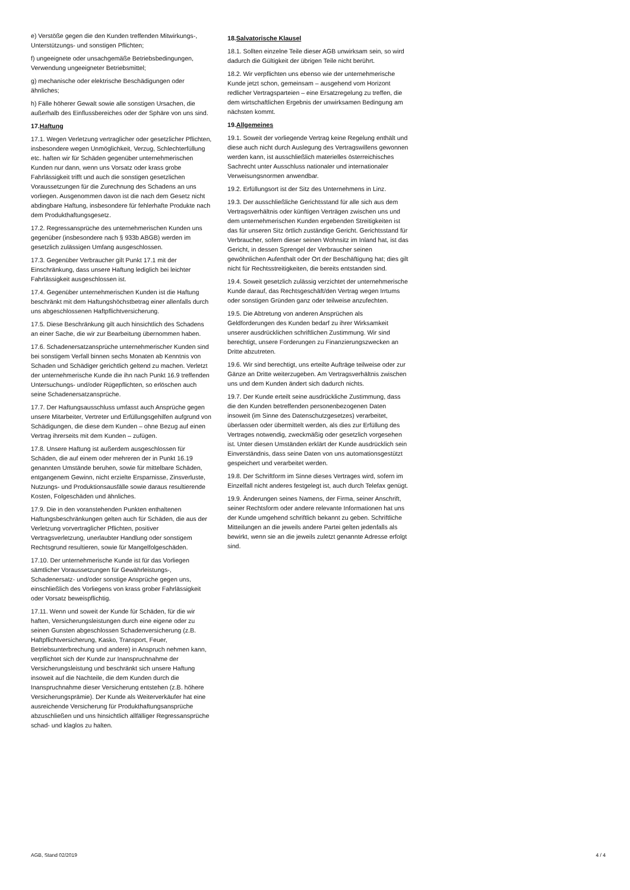e) Verstöße gegen die den Kunden treffenden Mitwirkungs-, Unterstützungs- und sonstigen Pflichten;
f) ungeeignete oder unsachgemäße Betriebsbedingungen, Verwendung ungeeigneter Betriebsmittel;
g) mechanische oder elektrische Beschädigungen oder ähnliches;
h) Fälle höherer Gewalt sowie alle sonstigen Ursachen, die außerhalb des Einflussbereiches oder der Sphäre von uns sind.
17.Haftung
17.1. Wegen Verletzung vertraglicher oder gesetzlicher Pflichten, insbesondere wegen Unmöglichkeit, Verzug, Schlechterfüllung etc. haften wir für Schäden gegenüber unternehmerischen Kunden nur dann, wenn uns Vorsatz oder krass grobe Fahrlässigkeit trifft und auch die sonstigen gesetzlichen Voraussetzungen für die Zurechnung des Schadens an uns vorliegen. Ausgenommen davon ist die nach dem Gesetz nicht abdingbare Haftung, insbesondere für fehlerhafte Produkte nach dem Produkthaftungsgesetz.
17.2. Regressansprüche des unternehmerischen Kunden uns gegenüber (insbesondere nach § 933b ABGB) werden im gesetzlich zulässigen Umfang ausgeschlossen.
17.3. Gegenüber Verbraucher gilt Punkt 17.1 mit der Einschränkung, dass unsere Haftung lediglich bei leichter Fahrlässigkeit ausgeschlossen ist.
17.4. Gegenüber unternehmerischen Kunden ist die Haftung beschränkt mit dem Haftungshöchstbetrag einer allenfalls durch uns abgeschlossenen Haftpflichtversicherung.
17.5. Diese Beschränkung gilt auch hinsichtlich des Schadens an einer Sache, die wir zur Bearbeitung übernommen haben.
17.6. Schadenersatzansprüche unternehmerischer Kunden sind bei sonstigem Verfall binnen sechs Monaten ab Kenntnis von Schaden und Schädiger gerichtlich geltend zu machen. Verletzt der unternehmerische Kunde die ihn nach Punkt 16.9 treffenden Untersuchungs- und/oder Rügepflichten, so erlöschen auch seine Schadenersatzansprüche.
17.7. Der Haftungsausschluss umfasst auch Ansprüche gegen unsere Mitarbeiter, Vertreter und Erfüllungsgehilfen aufgrund von Schädigungen, die diese dem Kunden – ohne Bezug auf einen Vertrag ihrerseits mit dem Kunden – zufügen.
17.8. Unsere Haftung ist außerdem ausgeschlossen für Schäden, die auf einem oder mehreren der in Punkt 16.19 genannten Umstände beruhen, sowie für mittelbare Schäden, entgangenem Gewinn, nicht erzielte Ersparnisse, Zinsverluste, Nutzungs- und Produktionsausfälle sowie daraus resultierende Kosten, Folgeschäden und ähnliches.
17.9. Die in den voranstehenden Punkten enthaltenen Haftungsbeschränkungen gelten auch für Schäden, die aus der Verletzung vorvertraglicher Pflichten, positiver Vertragsverletzung, unerlaubter Handlung oder sonstigem Rechtsgrund resultieren, sowie für Mangelfolgeschäden.
17.10. Der unternehmerische Kunde ist für das Vorliegen sämtlicher Voraussetzungen für Gewährleistungs-, Schadenersatz- und/oder sonstige Ansprüche gegen uns, einschließlich des Vorliegens von krass grober Fahrlässigkeit oder Vorsatz beweispflichtig.
17.11. Wenn und soweit der Kunde für Schäden, für die wir haften, Versicherungsleistungen durch eine eigene oder zu seinen Gunsten abgeschlossen Schadenversicherung (z.B. Haftpflichtversicherung, Kasko, Transport, Feuer, Betriebsunterbrechung und andere) in Anspruch nehmen kann, verpflichtet sich der Kunde zur Inanspruchnahme der Versicherungsleistung und beschränkt sich unsere Haftung insoweit auf die Nachteile, die dem Kunden durch die Inanspruchnahme dieser Versicherung entstehen (z.B. höhere Versicherungsprämie). Der Kunde als Weiterverkäufer hat eine ausreichende Versicherung für Produkthaftungsansprüche abzuschließen und uns hinsichtlich allfälliger Regressansprüche schad- und klaglos zu halten.
18.Salvatorische Klausel
18.1. Sollten einzelne Teile dieser AGB unwirksam sein, so wird dadurch die Gültigkeit der übrigen Teile nicht berührt.
18.2. Wir verpflichten uns ebenso wie der unternehmerische Kunde jetzt schon, gemeinsam – ausgehend vom Horizont redlicher Vertragsparteien – eine Ersatzregelung zu treffen, die dem wirtschaftlichen Ergebnis der unwirksamen Bedingung am nächsten kommt.
19.Allgemeines
19.1. Soweit der vorliegende Vertrag keine Regelung enthält und diese auch nicht durch Auslegung des Vertragswillens gewonnen werden kann, ist ausschließlich materielles österreichisches Sachrecht unter Ausschluss nationaler und internationaler Verweisungsnormen anwendbar.
19.2. Erfüllungsort ist der Sitz des Unternehmens in Linz.
19.3. Der ausschließliche Gerichtsstand für alle sich aus dem Vertragsverhältnis oder künftigen Verträgen zwischen uns und dem unternehmerischen Kunden ergebenden Streitigkeiten ist das für unseren Sitz örtlich zuständige Gericht. Gerichtsstand für Verbraucher, sofern dieser seinen Wohnsitz im Inland hat, ist das Gericht, in dessen Sprengel der Verbraucher seinen gewöhnlichen Aufenthalt oder Ort der Beschäftigung hat; dies gilt nicht für Rechtsstreitigkeiten, die bereits entstanden sind.
19.4. Soweit gesetzlich zulässig verzichtet der unternehmerische Kunde darauf, das Rechtsgeschäft/den Vertrag wegen Irrtums oder sonstigen Gründen ganz oder teilweise anzufechten.
19.5. Die Abtretung von anderen Ansprüchen als Geldforderungen des Kunden bedarf zu ihrer Wirksamkeit unserer ausdrücklichen schriftlichen Zustimmung. Wir sind berechtigt, unsere Forderungen zu Finanzierungszwecken an Dritte abzutreten.
19.6. Wir sind berechtigt, uns erteilte Aufträge teilweise oder zur Gänze an Dritte weiterzugeben. Am Vertragsverhältnis zwischen uns und dem Kunden ändert sich dadurch nichts.
19.7. Der Kunde erteilt seine ausdrückliche Zustimmung, dass die den Kunden betreffenden personenbezogenen Daten insoweit (im Sinne des Datenschutzgesetzes) verarbeitet, überlassen oder übermittelt werden, als dies zur Erfüllung des Vertrages notwendig, zweckmäßig oder gesetzlich vorgesehen ist. Unter diesen Umständen erklärt der Kunde ausdrücklich sein Einverständnis, dass seine Daten von uns automationsgestützt gespeichert und verarbeitet werden.
19.8. Der Schriftform im Sinne dieses Vertrages wird, sofern im Einzelfall nicht anderes festgelegt ist, auch durch Telefax genügt.
19.9. Änderungen seines Namens, der Firma, seiner Anschrift, seiner Rechtsform oder andere relevante Informationen hat uns der Kunde umgehend schriftlich bekannt zu geben. Schriftliche Mitteilungen an die jeweils andere Partei gelten jedenfalls als bewirkt, wenn sie an die jeweils zuletzt genannte Adresse erfolgt sind.
AGB, Stand 02/2019 4 / 4